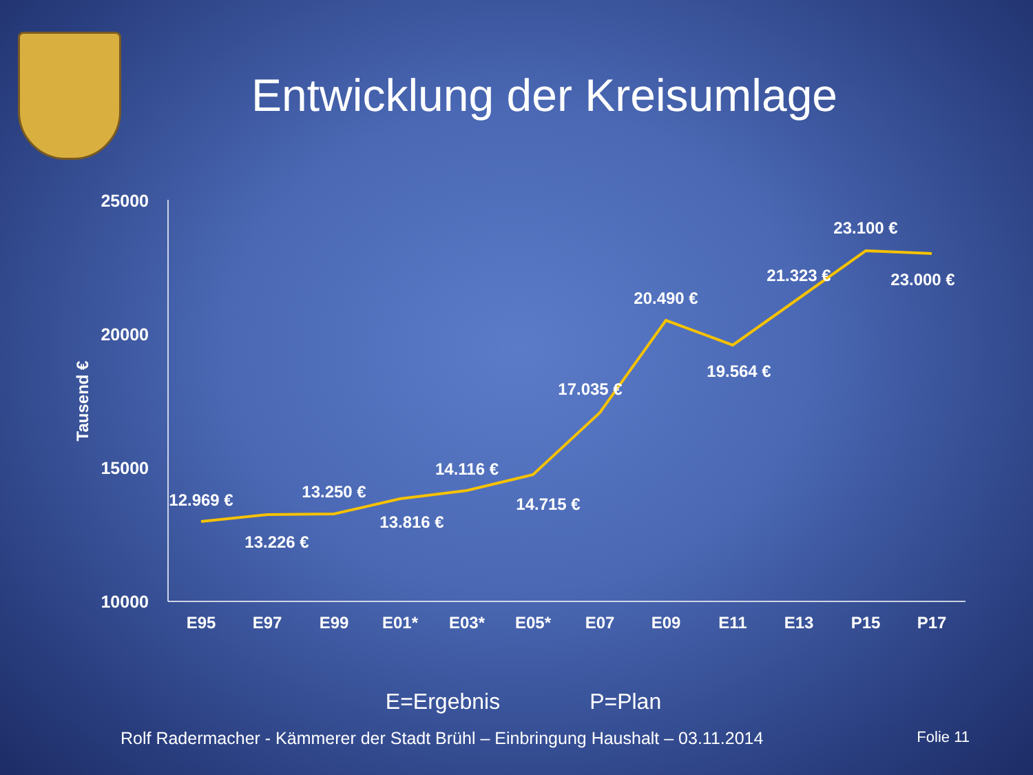Entwicklung der Kreisumlage
25000
20000
15000
10000
Tausend €
E95
E97
E99
E01*
E03*
E05*
E07
E09
E11
E13
P15
P17
12.969 €
13.226 €
13.250 €
13.816 €
14.116 €
14.715 €
17.035 €
20.490 €
19.564 €
21.323 €
23.100 €
23.000 €
E=Ergebnis P=Plan
Rolf Radermacher - Kämmerer der Stadt Brühl – Einbringung Haushalt – 03.11.2014 Folie 11